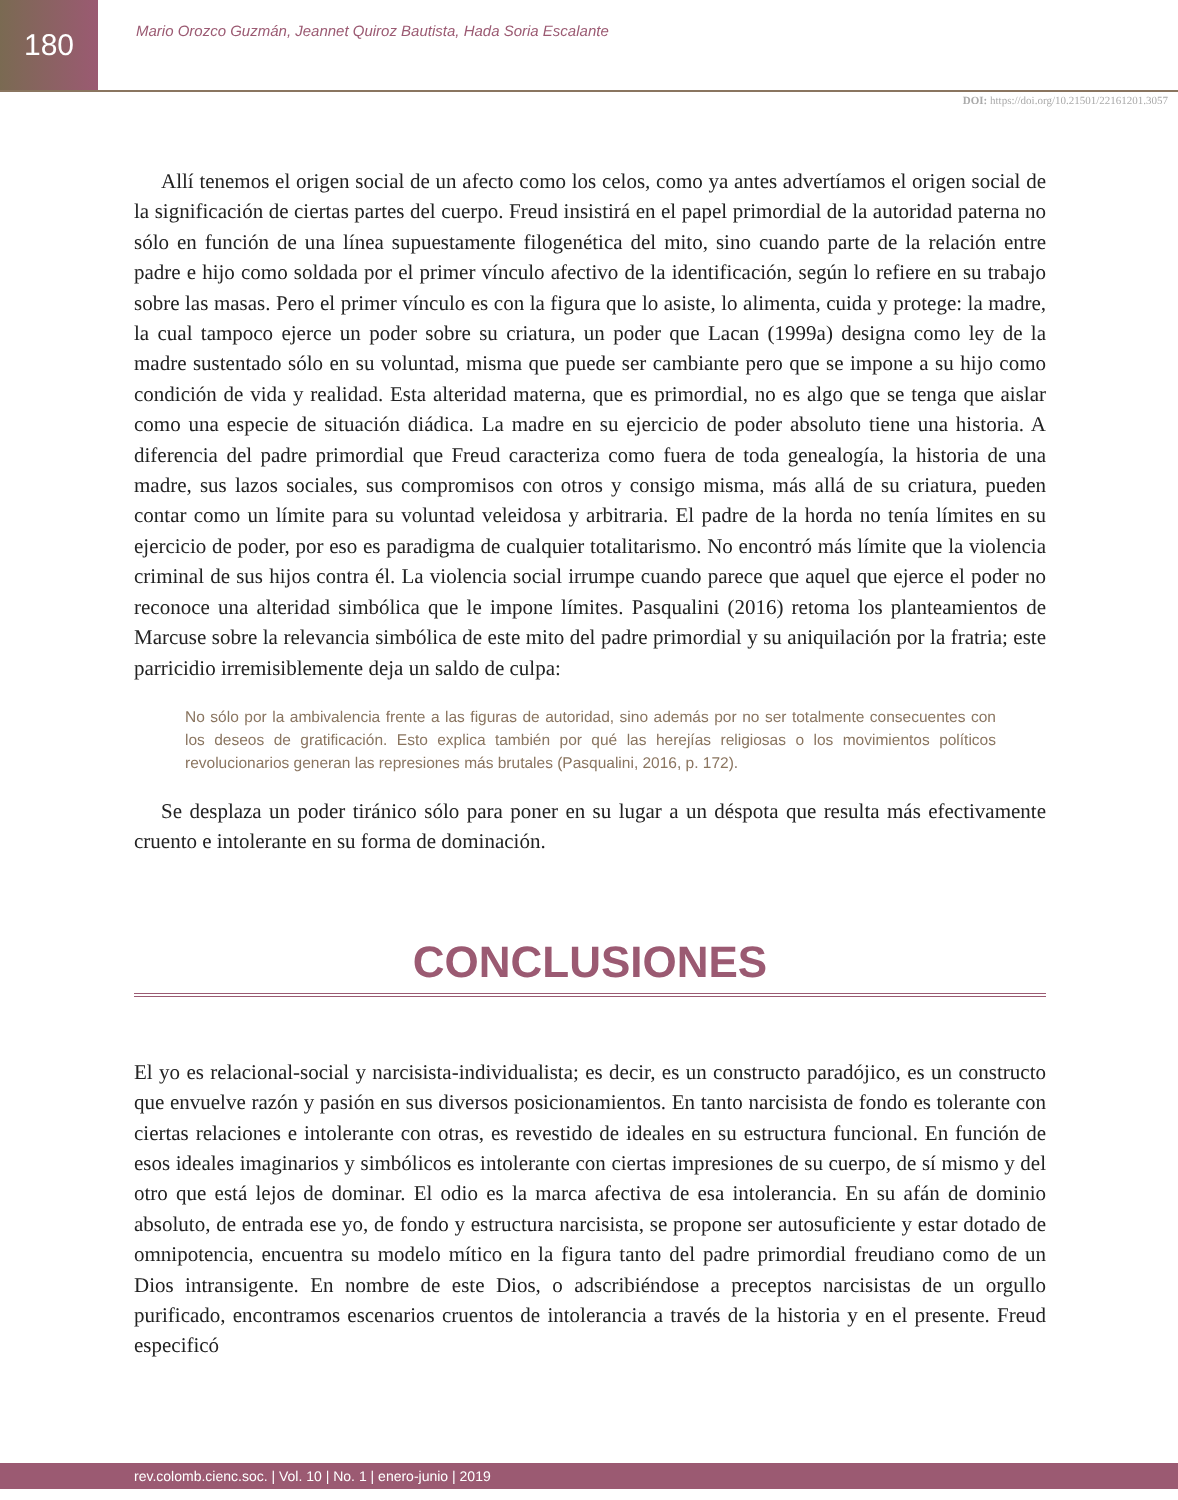180
Mario Orozco Guzmán, Jeannet Quiroz Bautista, Hada Soria Escalante
DOI: https://doi.org/10.21501/22161201.3057
Allí tenemos el origen social de un afecto como los celos, como ya antes advertíamos el origen social de la significación de ciertas partes del cuerpo. Freud insistirá en el papel primordial de la autoridad paterna no sólo en función de una línea supuestamente filogenética del mito, sino cuando parte de la relación entre padre e hijo como soldada por el primer vínculo afectivo de la identificación, según lo refiere en su trabajo sobre las masas. Pero el primer vínculo es con la figura que lo asiste, lo alimenta, cuida y protege: la madre, la cual tampoco ejerce un poder sobre su criatura, un poder que Lacan (1999a) designa como ley de la madre sustentado sólo en su voluntad, misma que puede ser cambiante pero que se impone a su hijo como condición de vida y realidad. Esta alteridad materna, que es primordial, no es algo que se tenga que aislar como una especie de situación diádica. La madre en su ejercicio de poder absoluto tiene una historia. A diferencia del padre primordial que Freud caracteriza como fuera de toda genealogía, la historia de una madre, sus lazos sociales, sus compromisos con otros y consigo misma, más allá de su criatura, pueden contar como un límite para su voluntad veleidosa y arbitraria. El padre de la horda no tenía límites en su ejercicio de poder, por eso es paradigma de cualquier totalitarismo. No encontró más límite que la violencia criminal de sus hijos contra él. La violencia social irrumpe cuando parece que aquel que ejerce el poder no reconoce una alteridad simbólica que le impone límites. Pasqualini (2016) retoma los planteamientos de Marcuse sobre la relevancia simbólica de este mito del padre primordial y su aniquilación por la fratria; este parricidio irremisiblemente deja un saldo de culpa:
No sólo por la ambivalencia frente a las figuras de autoridad, sino además por no ser totalmente consecuentes con los deseos de gratificación. Esto explica también por qué las herejías religiosas o los movimientos políticos revolucionarios generan las represiones más brutales (Pasqualini, 2016, p. 172).
Se desplaza un poder tiránico sólo para poner en su lugar a un déspota que resulta más efectivamente cruento e intolerante en su forma de dominación.
CONCLUSIONES
El yo es relacional-social y narcisista-individualista; es decir, es un constructo paradójico, es un constructo que envuelve razón y pasión en sus diversos posicionamientos. En tanto narcisista de fondo es tolerante con ciertas relaciones e intolerante con otras, es revestido de ideales en su estructura funcional. En función de esos ideales imaginarios y simbólicos es intolerante con ciertas impresiones de su cuerpo, de sí mismo y del otro que está lejos de dominar. El odio es la marca afectiva de esa intolerancia. En su afán de dominio absoluto, de entrada ese yo, de fondo y estructura narcisista, se propone ser autosuficiente y estar dotado de omnipotencia, encuentra su modelo mítico en la figura tanto del padre primordial freudiano como de un Dios intransigente. En nombre de este Dios, o adscribiéndose a preceptos narcisistas de un orgullo purificado, encontramos escenarios cruentos de intolerancia a través de la historia y en el presente. Freud especificó
rev.colomb.cienc.soc. | Vol. 10 | No. 1 | enero-junio | 2019